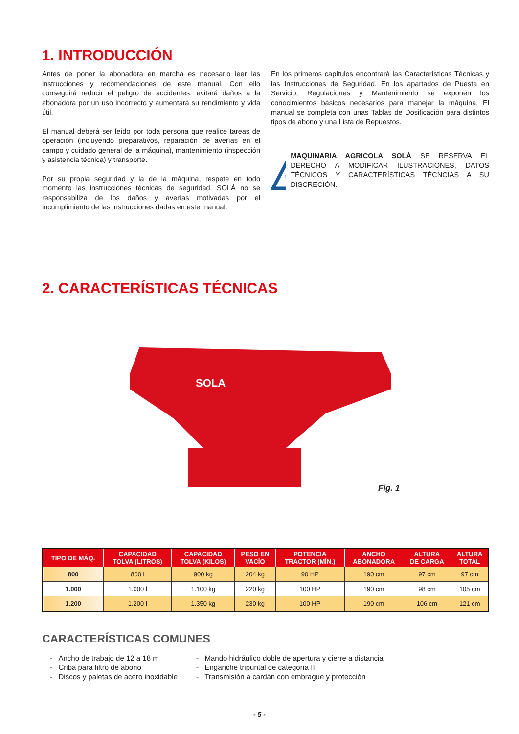1. INTRODUCCIÓN
Antes de poner la abonadora en marcha es necesario leer las instrucciones y recomendaciones de este manual. Con ello conseguirá reducir el peligro de accidentes, evitará daños a la abonadora por un uso incorrecto y aumentará su rendimiento y vida útil.
El manual deberá ser leído por toda persona que realice tareas de operación (incluyendo preparativos, reparación de averías en el campo y cuidado general de la máquina), mantenimiento (inspección y asistencia técnica) y transporte.
Por su propia seguridad y la de la máquina, respete en todo momento las instrucciones técnicas de seguridad. SOLÁ no se responsabiliza de los daños y averías motivadas por el incumplimiento de las instrucciones dadas en este manual.
En los primeros capítulos encontrará las Características Técnicas y las Instrucciones de Seguridad. En los apartados de Puesta en Servicio, Regulaciones y Mantenimiento se exponen los conocimientos básicos necesarios para manejar la máquina. El manual se completa con unas Tablas de Dosificación para distintos tipos de abono y una Lista de Repuestos.
☞
MAQUINARIA AGRICOLA SOLÀ SE RESERVA EL DERECHO A MODIFICAR ILUSTRACIONES, DATOS TÉCNICOS Y CARACTERÍSTICAS TÉCNCIAS A SU DISCRECIÓN.
2. CARACTERÍSTICAS TÉCNICAS
SOLA
Fig. 1
| TIPO DE MÁQ. | CAPACIDAD TOLVA (LITROS) | CAPACIDAD TOLVA (KILOS) | PESO EN VACÍO | POTENCIA TRACTOR (MÍN.) | ANCHO ABONADORA | ALTURA DE CARGA | ALTURA TOTAL |
| --- | --- | --- | --- | --- | --- | --- | --- |
| 800 | 800 l | 900 kg | 204 kg | 90 HP | 190 cm | 97 cm | 97 cm |
| 1.000 | 1.000 l | 1.100 kg | 220 kg | 100 HP | 190 cm | 98 cm | 105 cm |
| 1.200 | 1.200 l | 1.350 kg | 230 kg | 100 HP | 190 cm | 106 cm | 121 cm |
CARACTERÍSTICAS COMUNES
- Ancho de trabajo de 12 a 18 m
- Criba para filtro de abono
- Discos y paletas de acero inoxidable
- Mando hidráulico doble de apertura y cierre a distancia
- Enganche tripuntal de categoría II
- Transmisión a cardán con embrague y protección
- 5 -